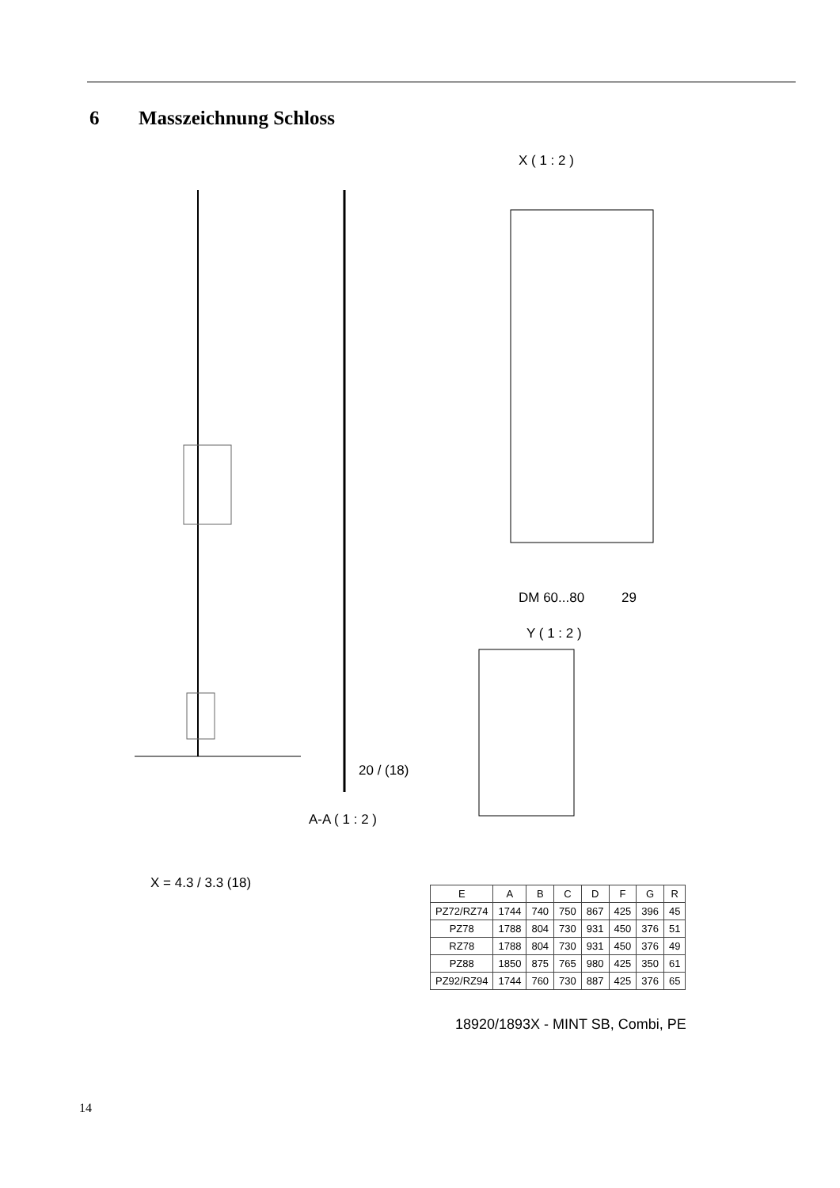6 Masszeichnung Schloss
X ( 1 : 2 )
Y ( 1 : 2 )
A-A ( 1 : 2 )
X = 4.3 / 3.3 (18)
DM 60...80
29
20 / (18)
| E | A | B | C | D | F | G | R |
| --- | --- | --- | --- | --- | --- | --- | --- |
| PZ72/RZ74 | 1744 | 740 | 750 | 867 | 425 | 396 | 45 |
| PZ78 | 1788 | 804 | 730 | 931 | 450 | 376 | 51 |
| RZ78 | 1788 | 804 | 730 | 931 | 450 | 376 | 49 |
| PZ88 | 1850 | 875 | 765 | 980 | 425 | 350 | 61 |
| PZ92/RZ94 | 1744 | 760 | 730 | 887 | 425 | 376 | 65 |
18920/1893X - MINT SB, Combi, PE
14